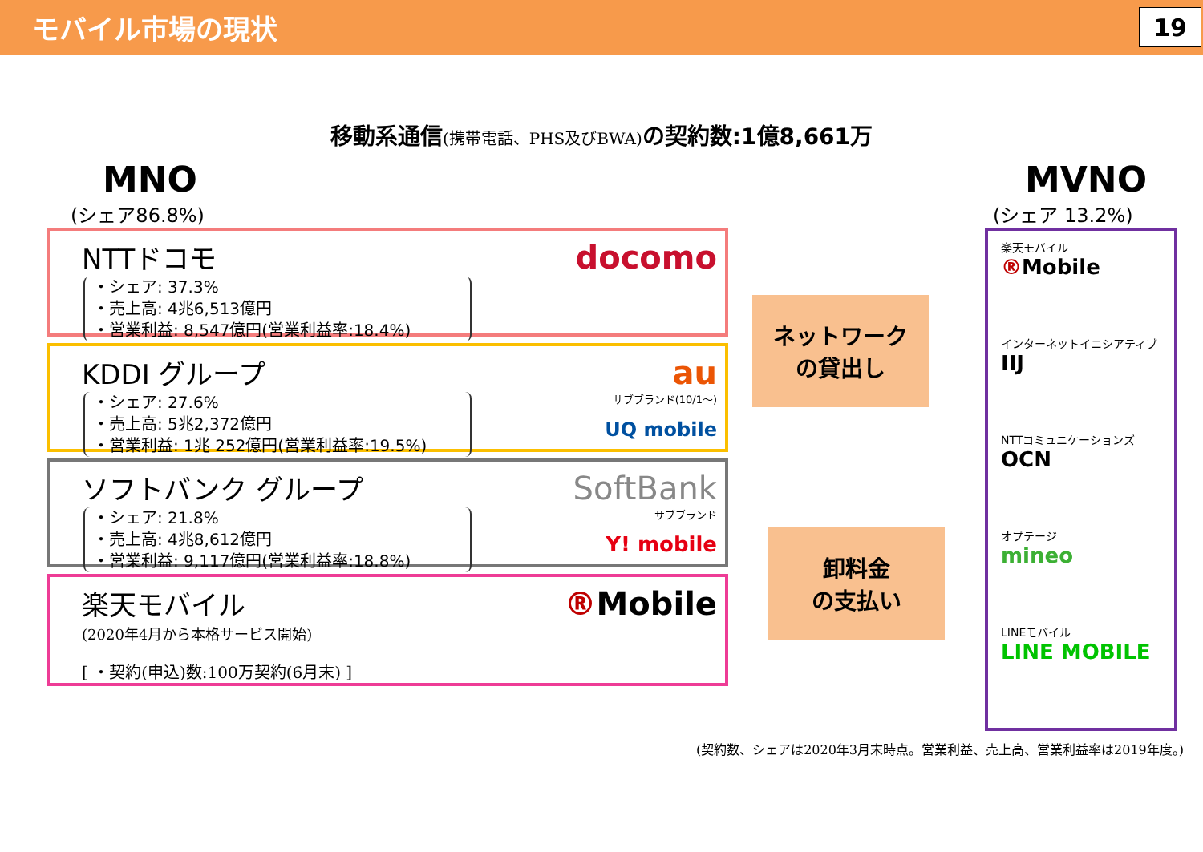モバイル市場の現状
19
移動系通信(携帯電話、PHS及びBWA) の契約数:1億8,661万
MNO
(シェア86.8%)
NTTドコモ
・シェア: 37.3%
・売上高: 4兆6,513億円
・営業利益: 8,547億円(営業利益率:18.4%)
docomo
KDDI グループ
・シェア: 27.6%
・売上高: 5兆2,372億円
・営業利益: 1兆 252億円(営業利益率:19.5%)
au
サブブランド(10/1～)
UQ mobile
ソフトバンク グループ
・シェア: 21.8%
・売上高: 4兆8,612億円
・営業利益: 9,117億円(営業利益率:18.8%)
SoftBank
サブブランド
Y! mobile
楽天モバイル
(2020年4月から本格サービス開始)
[ ・契約(申込)数:100万契約(6月末) ]
®Mobile
ネットワーク
の貸出し
卸料金
の支払い
MVNO
(シェア 13.2%)
楽天モバイル
®Mobile
インターネットイニシアティブ
IIJ
NTTコミュニケーションズ
OCN
オプテージ
mineo
LINEモバイル
LINE MOBILE
(契約数、シェアは2020年3月末時点。営業利益、売上高、営業利益率は2019年度。)